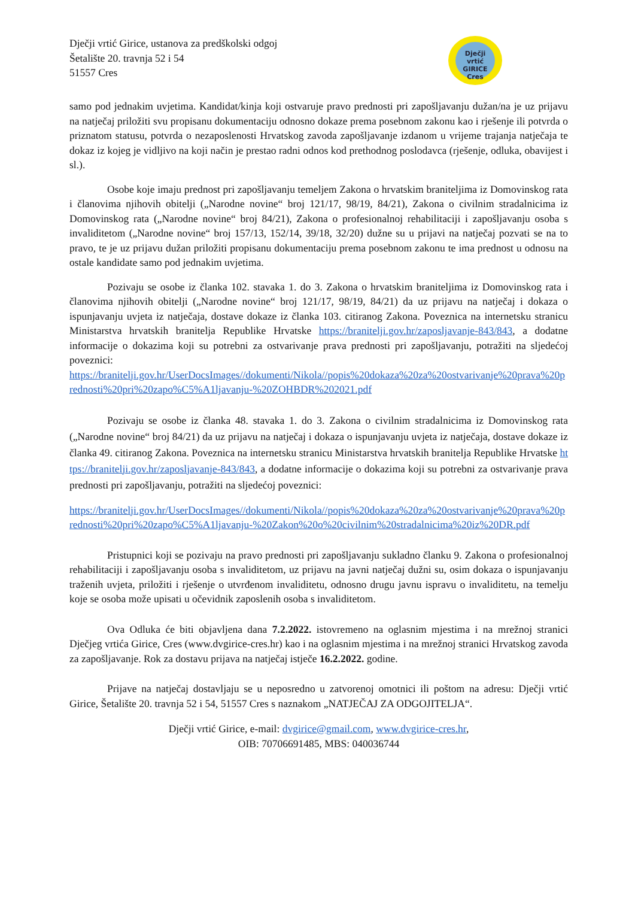Dječji vrtić Girice, ustanova za predškolski odgoj
Šetalište 20. travnja 52 i 54
51557 Cres
Dječji vrtić
GIRICE
Cres
samo pod jednakim uvjetima. Kandidat/kinja koji ostvaruje pravo prednosti pri zapošljavanju dužan/na je uz prijavu na natječaj priložiti svu propisanu dokumentaciju odnosno dokaze prema posebnom zakonu kao i rješenje ili potvrda o priznatom statusu, potvrda o nezaposlenosti Hrvatskog zavoda zapošljavanje izdanom u vrijeme trajanja natječaja te dokaz iz kojeg je vidljivo na koji način je prestao radni odnos kod prethodnog poslodavca (rješenje, odluka, obavijest i sl.).
Osobe koje imaju prednost pri zapošljavanju temeljem Zakona o hrvatskim braniteljima iz Domovinskog rata i članovima njihovih obitelji („Narodne novine“ broj 121/17, 98/19, 84/21), Zakona o civilnim stradalnicima iz Domovinskog rata („Narodne novine“ broj 84/21), Zakona o profesionalnoj rehabilitaciji i zapošljavanju osoba s invaliditetom („Narodne novine“ broj 157/13, 152/14, 39/18, 32/20) dužne su u prijavi na natječaj pozvati se na to pravo, te je uz prijavu dužan priložiti propisanu dokumentaciju prema posebnom zakonu te ima prednost u odnosu na ostale kandidate samo pod jednakim uvjetima.
Pozivaju se osobe iz članka 102. stavaka 1. do 3. Zakona o hrvatskim braniteljima iz Domovinskog rata i članovima njihovih obitelji („Narodne novine“ broj 121/17, 98/19, 84/21) da uz prijavu na natječaj i dokaza o ispunjavanju uvjeta iz natječaja, dostave dokaze iz članka 103. citiranog Zakona. Poveznica na internetsku stranicu Ministarstva hrvatskih branitelja Republike Hrvatske https://branitelji.gov.hr/zaposljavanje-843/843, a dodatne informacije o dokazima koji su potrebni za ostvarivanje prava prednosti pri zapošljavanju, potražiti na sljedećoj poveznici:
https://branitelji.gov.hr/UserDocsImages//dokumenti/Nikola//popis%20dokaza%20za%20ostvarivanje%20prava%20prednosti%20pri%20zapo%C5%A1ljavanju-%20ZOHBDR%202021.pdf
Pozivaju se osobe iz članka 48. stavaka 1. do 3. Zakona o civilnim stradalnicima iz Domovinskog rata („Narodne novine“ broj 84/21) da uz prijavu na natječaj i dokaza o ispunjavanju uvjeta iz natječaja, dostave dokaze iz članka 49. citiranog Zakona. Poveznica na internetsku stranicu Ministarstva hrvatskih branitelja Republike Hrvatske https://branitelji.gov.hr/zaposljavanje-843/843, a dodatne informacije o dokazima koji su potrebni za ostvarivanje prava prednosti pri zapošljavanju, potražiti na sljedećoj poveznici:
https://branitelji.gov.hr/UserDocsImages//dokumenti/Nikola//popis%20dokaza%20za%20ostvarivanje%20prava%20prednosti%20pri%20zapo%C5%A1ljavanju-%20Zakon%20o%20civilnim%20stradalnicima%20iz%20DR.pdf
Pristupnici koji se pozivaju na pravo prednosti pri zapošljavanju sukladno članku 9. Zakona o profesionalnoj rehabilitaciji i zapošljavanju osoba s invaliditetom, uz prijavu na javni natječaj dužni su, osim dokaza o ispunjavanju traženih uvjeta, priložiti i rješenje o utvrđenom invaliditetu, odnosno drugu javnu ispravu o invaliditetu, na temelju koje se osoba može upisati u očevidnik zaposlenih osoba s invaliditetom.
Ova Odluka će biti objavljena dana 7.2.2022. istovremeno na oglasnim mjestima i na mrežnoj stranici Dječjeg vrtića Girice, Cres (www.dvgirice-cres.hr) kao i na oglasnim mjestima i na mrežnoj stranici Hrvatskog zavoda za zapošljavanje. Rok za dostavu prijava na natječaj istječe 16.2.2022. godine.
Prijave na natječaj dostavljaju se u neposredno u zatvorenoj omotnici ili poštom na adresu: Dječji vrtić Girice, Šetalište 20. travnja 52 i 54, 51557 Cres s naznakom „NATJEČAJ ZA ODGOJITELJA“.
Dječji vrtić Girice, e-mail: dvgirice@gmail.com, www.dvgirice-cres.hr,
OIB: 70706691485, MBS: 040036744